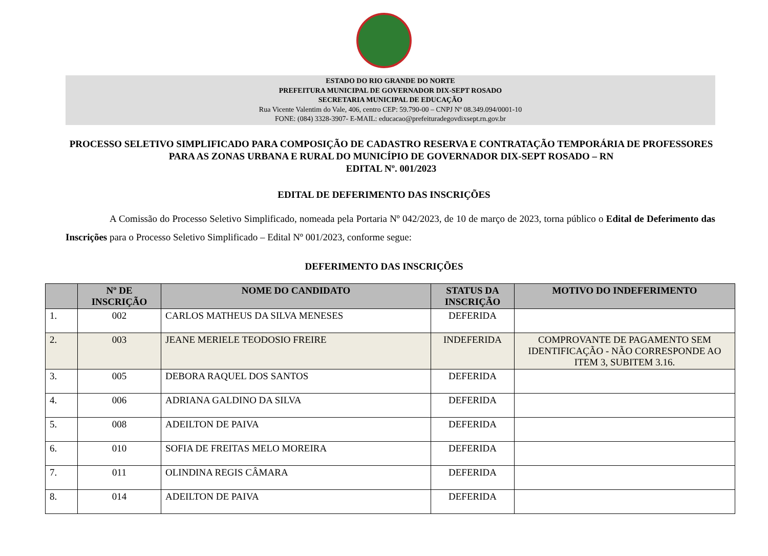ESTADO DO RIO GRANDE DO NORTE
PREFEITURA MUNICIPAL DE GOVERNADOR DIX-SEPT ROSADO
SECRETARIA MUNICIPAL DE EDUCAÇÃO
Rua Vicente Valentim do Vale, 406, centro CEP: 59.790-00 – CNPJ Nº 08.349.094/0001-10
FONE: (084) 3328-3907- E-MAIL: educacao@prefeituradegovdixsept.rn.gov.br
PROCESSO SELETIVO SIMPLIFICADO PARA COMPOSIÇÃO DE CADASTRO RESERVA E CONTRATAÇÃO TEMPORÁRIA DE PROFESSORES PARA AS ZONAS URBANA E RURAL DO MUNICÍPIO DE GOVERNADOR DIX-SEPT ROSADO – RN
EDITAL Nº. 001/2023
EDITAL DE DEFERIMENTO DAS INSCRIÇÕES
A Comissão do Processo Seletivo Simplificado, nomeada pela Portaria Nº 042/2023, de 10 de março de 2023, torna público o Edital de Deferimento das Inscrições para o Processo Seletivo Simplificado – Edital Nº 001/2023, conforme segue:
DEFERIMENTO DAS INSCRIÇÕES
| | Nº DE INSCRIÇÃO | NOME DO CANDIDATO | STATUS DA INSCRIÇÃO | MOTIVO DO INDEFERIMENTO |
| --- | --- | --- | --- | --- |
| 1. | 002 | CARLOS MATHEUS DA SILVA MENESES | DEFERIDA | |
| 2. | 003 | JEANE MERIELE TEODOSIO FREIRE | INDEFERIDA | COMPROVANTE DE PAGAMENTO SEM IDENTIFICAÇÃO - NÃO CORRESPONDE AO ITEM 3, SUBITEM 3.16. |
| 3. | 005 | DEBORA RAQUEL DOS SANTOS | DEFERIDA | |
| 4. | 006 | ADRIANA GALDINO DA SILVA | DEFERIDA | |
| 5. | 008 | ADEILTON DE PAIVA | DEFERIDA | |
| 6. | 010 | SOFIA DE FREITAS MELO MOREIRA | DEFERIDA | |
| 7. | 011 | OLINDINA REGIS CÂMARA | DEFERIDA | |
| 8. | 014 | ADEILTON DE PAIVA | DEFERIDA | |